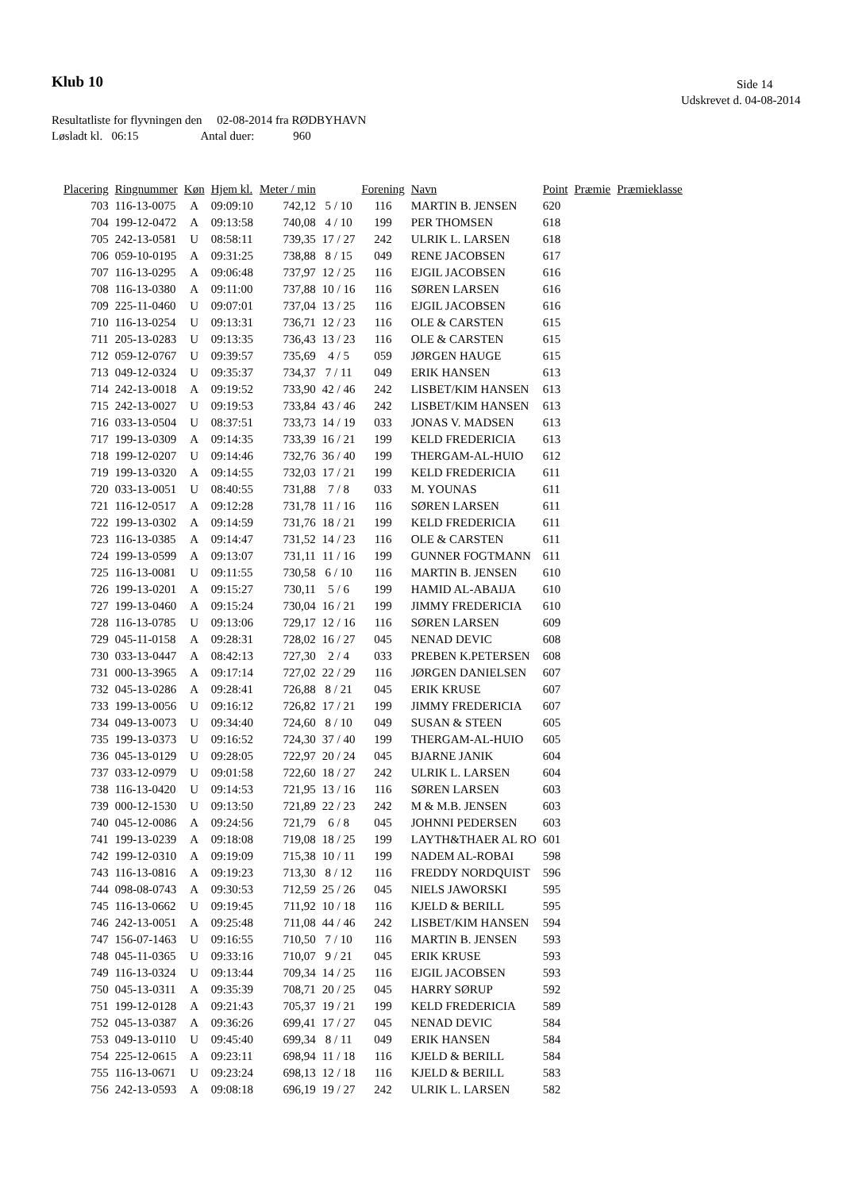Klub 10 Side 14
Udskrevet d. 04-08-2014
Resultatliste for flyvningen den 02-08-2014 fra RØDBYHAVN
Løsladt kl. 06:15 Antal duer: 960
| Placering | Ringnummer | Køn | Hjem kl. | Meter / min | | Forening | Navn | Point | Præmie | Præmieklasse |
| --- | --- | --- | --- | --- | --- | --- | --- | --- | --- | --- |
| 703 | 116-13-0075 | A | 09:09:10 | 742,12 | 5 / 10 | 116 | MARTIN B. JENSEN | 620 | | |
| 704 | 199-12-0472 | A | 09:13:58 | 740,08 | 4 / 10 | 199 | PER THOMSEN | 618 | | |
| 705 | 242-13-0581 | U | 08:58:11 | 739,35 | 17 / 27 | 242 | ULRIK L. LARSEN | 618 | | |
| 706 | 059-10-0195 | A | 09:31:25 | 738,88 | 8 / 15 | 049 | RENE JACOBSEN | 617 | | |
| 707 | 116-13-0295 | A | 09:06:48 | 737,97 | 12 / 25 | 116 | EJGIL JACOBSEN | 616 | | |
| 708 | 116-13-0380 | A | 09:11:00 | 737,88 | 10 / 16 | 116 | SØREN LARSEN | 616 | | |
| 709 | 225-11-0460 | U | 09:07:01 | 737,04 | 13 / 25 | 116 | EJGIL JACOBSEN | 616 | | |
| 710 | 116-13-0254 | U | 09:13:31 | 736,71 | 12 / 23 | 116 | OLE & CARSTEN | 615 | | |
| 711 | 205-13-0283 | U | 09:13:35 | 736,43 | 13 / 23 | 116 | OLE & CARSTEN | 615 | | |
| 712 | 059-12-0767 | U | 09:39:57 | 735,69 | 4 / 5 | 059 | JØRGEN HAUGE | 615 | | |
| 713 | 049-12-0324 | U | 09:35:37 | 734,37 | 7 / 11 | 049 | ERIK HANSEN | 613 | | |
| 714 | 242-13-0018 | A | 09:19:52 | 733,90 | 42 / 46 | 242 | LISBET/KIM HANSEN | 613 | | |
| 715 | 242-13-0027 | U | 09:19:53 | 733,84 | 43 / 46 | 242 | LISBET/KIM HANSEN | 613 | | |
| 716 | 033-13-0504 | U | 08:37:51 | 733,73 | 14 / 19 | 033 | JONAS V. MADSEN | 613 | | |
| 717 | 199-13-0309 | A | 09:14:35 | 733,39 | 16 / 21 | 199 | KELD FREDERICIA | 613 | | |
| 718 | 199-12-0207 | U | 09:14:46 | 732,76 | 36 / 40 | 199 | THERGAM-AL-HUIO | 612 | | |
| 719 | 199-13-0320 | A | 09:14:55 | 732,03 | 17 / 21 | 199 | KELD FREDERICIA | 611 | | |
| 720 | 033-13-0051 | U | 08:40:55 | 731,88 | 7 / 8 | 033 | M. YOUNAS | 611 | | |
| 721 | 116-12-0517 | A | 09:12:28 | 731,78 | 11 / 16 | 116 | SØREN LARSEN | 611 | | |
| 722 | 199-13-0302 | A | 09:14:59 | 731,76 | 18 / 21 | 199 | KELD FREDERICIA | 611 | | |
| 723 | 116-13-0385 | A | 09:14:47 | 731,52 | 14 / 23 | 116 | OLE & CARSTEN | 611 | | |
| 724 | 199-13-0599 | A | 09:13:07 | 731,11 | 11 / 16 | 199 | GUNNER FOGTMANN | 611 | | |
| 725 | 116-13-0081 | U | 09:11:55 | 730,58 | 6 / 10 | 116 | MARTIN B. JENSEN | 610 | | |
| 726 | 199-13-0201 | A | 09:15:27 | 730,11 | 5 / 6 | 199 | HAMID AL-ABAIJA | 610 | | |
| 727 | 199-13-0460 | A | 09:15:24 | 730,04 | 16 / 21 | 199 | JIMMY FREDERICIA | 610 | | |
| 728 | 116-13-0785 | U | 09:13:06 | 729,17 | 12 / 16 | 116 | SØREN LARSEN | 609 | | |
| 729 | 045-11-0158 | A | 09:28:31 | 728,02 | 16 / 27 | 045 | NENAD DEVIC | 608 | | |
| 730 | 033-13-0447 | A | 08:42:13 | 727,30 | 2 / 4 | 033 | PREBEN K.PETERSEN | 608 | | |
| 731 | 000-13-3965 | A | 09:17:14 | 727,02 | 22 / 29 | 116 | JØRGEN DANIELSEN | 607 | | |
| 732 | 045-13-0286 | A | 09:28:41 | 726,88 | 8 / 21 | 045 | ERIK KRUSE | 607 | | |
| 733 | 199-13-0056 | U | 09:16:12 | 726,82 | 17 / 21 | 199 | JIMMY FREDERICIA | 607 | | |
| 734 | 049-13-0073 | U | 09:34:40 | 724,60 | 8 / 10 | 049 | SUSAN & STEEN | 605 | | |
| 735 | 199-13-0373 | U | 09:16:52 | 724,30 | 37 / 40 | 199 | THERGAM-AL-HUIO | 605 | | |
| 736 | 045-13-0129 | U | 09:28:05 | 722,97 | 20 / 24 | 045 | BJARNE JANIK | 604 | | |
| 737 | 033-12-0979 | U | 09:01:58 | 722,60 | 18 / 27 | 242 | ULRIK L. LARSEN | 604 | | |
| 738 | 116-13-0420 | U | 09:14:53 | 721,95 | 13 / 16 | 116 | SØREN LARSEN | 603 | | |
| 739 | 000-12-1530 | U | 09:13:50 | 721,89 | 22 / 23 | 242 | M & M.B. JENSEN | 603 | | |
| 740 | 045-12-0086 | A | 09:24:56 | 721,79 | 6 / 8 | 045 | JOHNNI PEDERSEN | 603 | | |
| 741 | 199-13-0239 | A | 09:18:08 | 719,08 | 18 / 25 | 199 | LAYTH&THAER AL RO | 601 | | |
| 742 | 199-12-0310 | A | 09:19:09 | 715,38 | 10 / 11 | 199 | NADEM AL-ROBAI | 598 | | |
| 743 | 116-13-0816 | A | 09:19:23 | 713,30 | 8 / 12 | 116 | FREDDY NORDQUIST | 596 | | |
| 744 | 098-08-0743 | A | 09:30:53 | 712,59 | 25 / 26 | 045 | NIELS JAWORSKI | 595 | | |
| 745 | 116-13-0662 | U | 09:19:45 | 711,92 | 10 / 18 | 116 | KJELD & BERILL | 595 | | |
| 746 | 242-13-0051 | A | 09:25:48 | 711,08 | 44 / 46 | 242 | LISBET/KIM HANSEN | 594 | | |
| 747 | 156-07-1463 | U | 09:16:55 | 710,50 | 7 / 10 | 116 | MARTIN B. JENSEN | 593 | | |
| 748 | 045-11-0365 | U | 09:33:16 | 710,07 | 9 / 21 | 045 | ERIK KRUSE | 593 | | |
| 749 | 116-13-0324 | U | 09:13:44 | 709,34 | 14 / 25 | 116 | EJGIL JACOBSEN | 593 | | |
| 750 | 045-13-0311 | A | 09:35:39 | 708,71 | 20 / 25 | 045 | HARRY SØRUP | 592 | | |
| 751 | 199-12-0128 | A | 09:21:43 | 705,37 | 19 / 21 | 199 | KELD FREDERICIA | 589 | | |
| 752 | 045-13-0387 | A | 09:36:26 | 699,41 | 17 / 27 | 045 | NENAD DEVIC | 584 | | |
| 753 | 049-13-0110 | U | 09:45:40 | 699,34 | 8 / 11 | 049 | ERIK HANSEN | 584 | | |
| 754 | 225-12-0615 | A | 09:23:11 | 698,94 | 11 / 18 | 116 | KJELD & BERILL | 584 | | |
| 755 | 116-13-0671 | U | 09:23:24 | 698,13 | 12 / 18 | 116 | KJELD & BERILL | 583 | | |
| 756 | 242-13-0593 | A | 09:08:18 | 696,19 | 19 / 27 | 242 | ULRIK L. LARSEN | 582 | | |